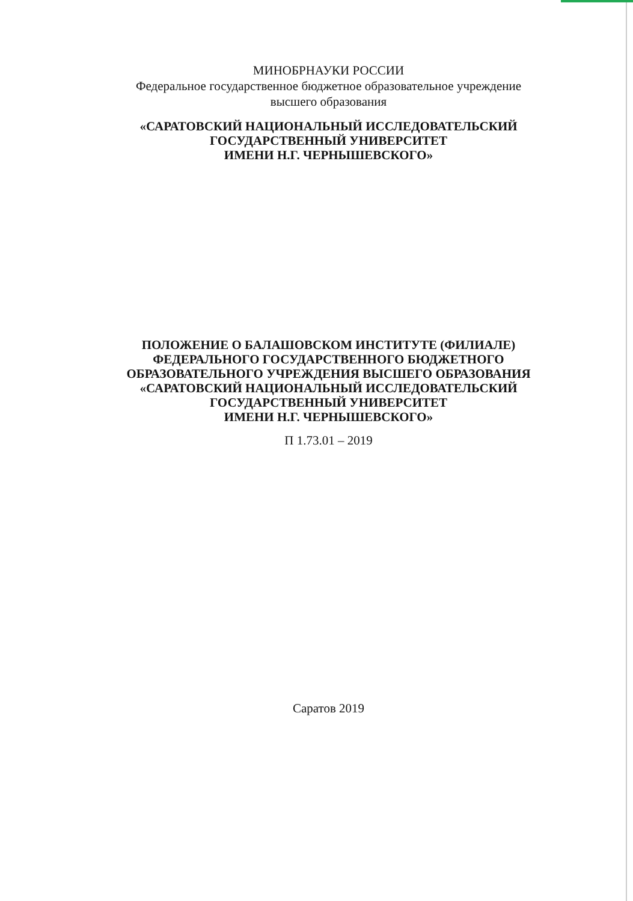МИНОБРНАУКИ РОССИИ
Федеральное государственное бюджетное образовательное учреждение
высшего образования
«САРАТОВСКИЙ НАЦИОНАЛЬНЫЙ ИССЛЕДОВАТЕЛЬСКИЙ
ГОСУДАРСТВЕННЫЙ УНИВЕРСИТЕТ
ИМЕНИ Н.Г. ЧЕРНЫШЕВСКОГО»
ПОЛОЖЕНИЕ О БАЛАШОВСКОМ ИНСТИТУТЕ (ФИЛИАЛЕ)
ФЕДЕРАЛЬНОГО ГОСУДАРСТВЕННОГО БЮДЖЕТНОГО
ОБРАЗОВАТЕЛЬНОГО УЧРЕЖДЕНИЯ ВЫСШЕГО ОБРАЗОВАНИЯ
«САРАТОВСКИЙ НАЦИОНАЛЬНЫЙ ИССЛЕДОВАТЕЛЬСКИЙ
ГОСУДАРСТВЕННЫЙ УНИВЕРСИТЕТ
ИМЕНИ Н.Г. ЧЕРНЫШЕВСКОГО»
П 1.73.01 – 2019
Саратов 2019